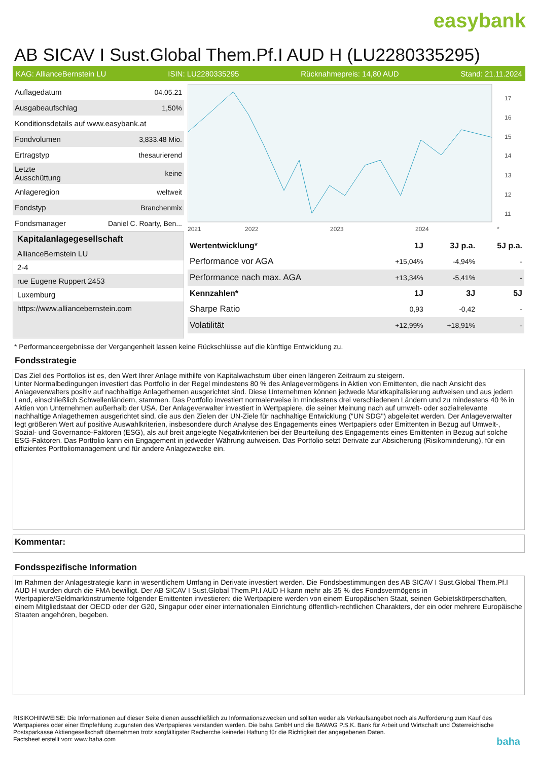easybank
AB SICAV I Sust.Global Them.Pf.I AUD H (LU2280335295)
KAG: AllianceBernstein LU ISIN: LU2280335295 Rücknahmepreis: 14,80 AUD Stand: 21.11.2024
| Auflagedatum | 04.05.21 |
| Ausgabeaufschlag | 1,50% |
| Konditionsdetails auf www.easybank.at | |
| Fondvolumen | 3,833.48 Mio. |
| Ertragstyp | thesaurierend |
| Letzte Ausschüttung | keine |
| Anlageregion | weltweit |
| Fondstyp | Branchenmix |
| Fondsmanager | Daniel C. Roarty, Ben... |
Kapitalanlagegesellschaft
AllianceBernstein LU
2-4
rue Eugene Ruppert 2453
Luxemburg
https://www.alliancebernstein.com
17
16
15
14
13
12
11
2021
2022
2023
2024
*
| Wertentwicklung* | 1J | 3J p.a. | 5J p.a. |
| --- | --- | --- | --- |
| Performance vor AGA | +15,04% | -4,94% | - |
| Performance nach max. AGA | +13,34% | -5,41% | - |
| Kennzahlen* | 1J | 3J | 5J |
| Sharpe Ratio | 0,93 | -0,42 | - |
| Volatilität | +12,99% | +18,91% | - |
* Performanceergebnisse der Vergangenheit lassen keine Rückschlüsse auf die künftige Entwicklung zu.
Fondsstrategie
Das Ziel des Portfolios ist es, den Wert Ihrer Anlage mithilfe von Kapitalwachstum über einen längeren Zeitraum zu steigern.
Unter Normalbedingungen investiert das Portfolio in der Regel mindestens 80 % des Anlagevermögens in Aktien von Emittenten, die nach Ansicht des Anlageverwalters positiv auf nachhaltige Anlagethemen ausgerichtet sind. Diese Unternehmen können jedwede Marktkapitalisierung aufweisen und aus jedem Land, einschließlich Schwellenländern, stammen. Das Portfolio investiert normalerweise in mindestens drei verschiedenen Ländern und zu mindestens 40 % in Aktien von Unternehmen außerhalb der USA. Der Anlageverwalter investiert in Wertpapiere, die seiner Meinung nach auf umwelt- oder sozialrelevante nachhaltige Anlagethemen ausgerichtet sind, die aus den Zielen der UN-Ziele für nachhaltige Entwicklung ("UN SDG") abgeleitet werden. Der Anlageverwalter legt größeren Wert auf positive Auswahlkriterien, insbesondere durch Analyse des Engagements eines Wertpapiers oder Emittenten in Bezug auf Umwelt-, Sozial- und Governance-Faktoren (ESG), als auf breit angelegte Negativkriterien bei der Beurteilung des Engagements eines Emittenten in Bezug auf solche ESG-Faktoren. Das Portfolio kann ein Engagement in jedweder Währung aufweisen. Das Portfolio setzt Derivate zur Absicherung (Risikominderung), für ein effizientes Portfoliomanagement und für andere Anlagezwecke ein.
Kommentar:
Fondsspezifische Information
Im Rahmen der Anlagestrategie kann in wesentlichem Umfang in Derivate investiert werden. Die Fondsbestimmungen des AB SICAV I Sust.Global Them.Pf.I AUD H wurden durch die FMA bewilligt. Der AB SICAV I Sust.Global Them.Pf.I AUD H kann mehr als 35 % des Fondsvermögens in Wertpapiere/Geldmarktinstrumente folgender Emittenten investieren: die Wertpapiere werden von einem Europäischen Staat, seinen Gebietskörperschaften, einem Mitgliedstaat der OECD oder der G20, Singapur oder einer internationalen Einrichtung öffentlich-rechtlichen Charakters, der ein oder mehrere Europäische Staaten angehören, begeben.
RISIKOHINWEISE: Die Informationen auf dieser Seite dienen ausschließlich zu Informationszwecken und sollten weder als Verkaufsangebot noch als Aufforderung zum Kauf des Wertpapieres oder einer Empfehlung zugunsten des Wertpapieres verstanden werden. Die baha GmbH und die BAWAG P.S.K. Bank für Arbeit und Wirtschaft und Österreichische Postsparkasse Aktiengesellschaft übernehmen trotz sorgfältigster Recherche keinerlei Haftung für die Richtigkeit der angegebenen Daten.
Factsheet erstellt von: www.baha.com baha